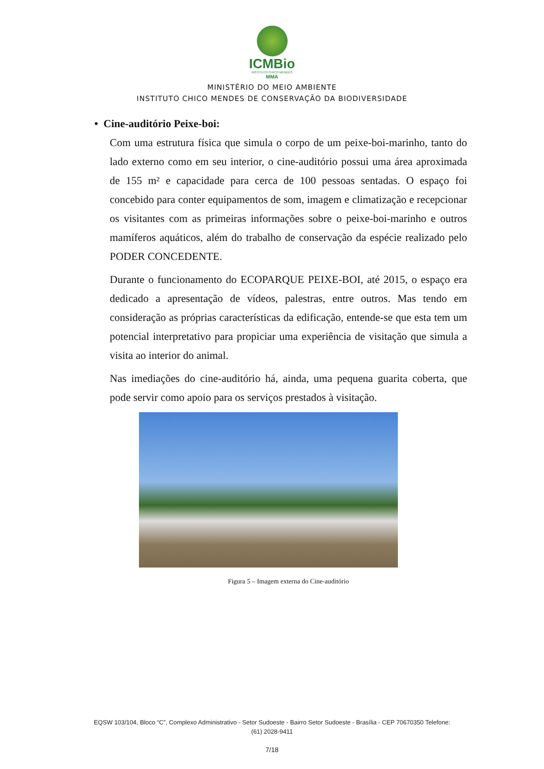ICMBio
INSTITUTO CHICO MENDES
MMA
MINISTÉRIO DO MEIO AMBIENTE
INSTITUTO CHICO MENDES DE CONSERVAÇÃO DA BIODIVERSIDADE
• Cine-auditório Peixe-boi:
Com uma estrutura física que simula o corpo de um peixe-boi-marinho, tanto do lado externo como em seu interior, o cine-auditório possui uma área aproximada de 155 m² e capacidade para cerca de 100 pessoas sentadas. O espaço foi concebido para conter equipamentos de som, imagem e climatização e recepcionar os visitantes com as primeiras informações sobre o peixe-boi-marinho e outros mamíferos aquáticos, além do trabalho de conservação da espécie realizado pelo PODER CONCEDENTE.
Durante o funcionamento do ECOPARQUE PEIXE-BOI, até 2015, o espaço era dedicado a apresentação de vídeos, palestras, entre outros. Mas tendo em consideração as próprias características da edificação, entende-se que esta tem um potencial interpretativo para propiciar uma experiência de visitação que simula a visita ao interior do animal.
Nas imediações do cine-auditório há, ainda, uma pequena guarita coberta, que pode servir como apoio para os serviços prestados à visitação.
Figura 5 – Imagem externa do Cine-auditório
EQSW 103/104, Bloco “C”, Complexo Administrativo - Setor Sudoeste - Bairro Setor Sudoeste - Brasília - CEP 70670350 Telefone:
(61) 2028-9411
7/18